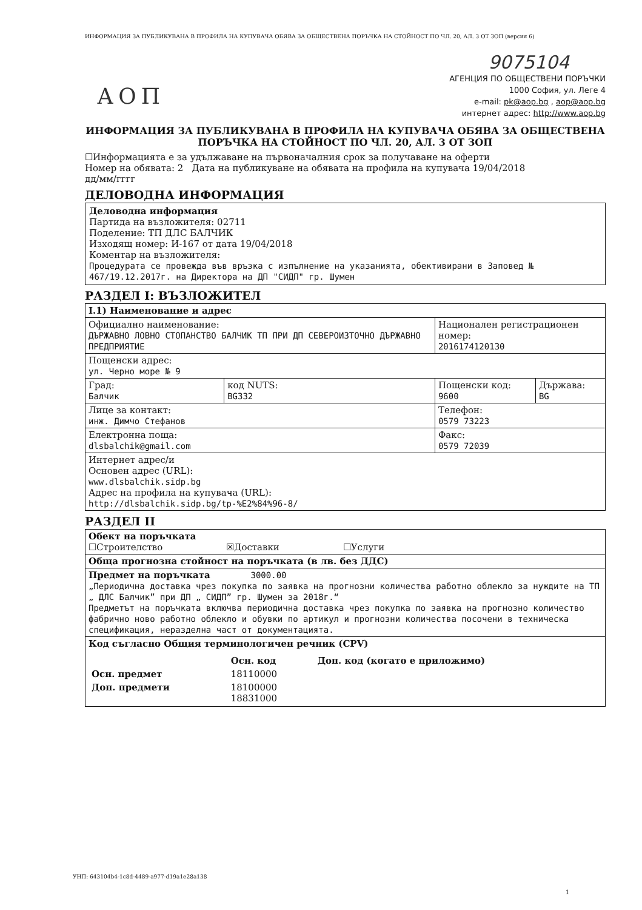ИНФОРМАЦИЯ ЗА ПУБЛИКУВАНА В ПРОФИЛА НА КУПУВАЧА ОБЯВА ЗА ОБЩЕСТВЕНА ПОРЪЧКА НА СТОЙНОСТ ПО ЧЛ. 20, АЛ. 3 ОТ ЗОП (версия 6)
9075104
АОП
АГЕНЦИЯ ПО ОБЩЕСТВЕНИ ПОРЪЧКИ
1000 София, ул. Леге 4
e-mail: pk@aop.bg , aop@aop.bg
интернет адрес: http://www.aop.bg
ИНФОРМАЦИЯ ЗА ПУБЛИКУВАНА В ПРОФИЛА НА КУПУВАЧА ОБЯВА ЗА ОБЩЕСТВЕНА ПОРЪЧКА НА СТОЙНОСТ ПО ЧЛ. 20, АЛ. 3 ОТ ЗОП
☐Информацията е за удължаване на първоначалния срок за получаване на оферти
Номер на обявата: 2 Дата на публикуване на обявата на профила на купувача 19/04/2018
дд/мм/гггг
ДЕЛОВОДНА ИНФОРМАЦИЯ
Деловодна информация
Партида на възложителя: 02711
Поделение: ТП ДЛС БАЛЧИК
Изходящ номер: И-167 от дата 19/04/2018
Коментар на възложителя:
Процедурата се провежда във връзка с изпълнение на указанията, обективирани в Заповед № 467/19.12.2017г. на Директора на ДП "СИДП" гр. Шумен
РАЗДЕЛ I: ВЪЗЛОЖИТЕЛ
| I.1) Наименование и адрес | | | |
| Официално наименование: ДЪРЖАВНО ЛОВНО СТОПАНСТВО БАЛЧИК ТП ПРИ ДП СЕВЕРОИЗТОЧНО ДЪРЖАВНО ПРЕДПРИЯТИЕ | | Национален регистрационен номер: 2016174120130 | |
| Пощенски адрес: ул. Черно море № 9 | | | |
| Град: Балчик | код NUTS: BG332 | Пощенски код: 9600 | Държава: BG |
| Лице за контакт: инж. Димчо Стефанов | | Телефон: 0579 73223 | |
| Електронна поща: dlsbalchik@gmail.com | | Факс: 0579 72039 | |
| Интернет адрес/и Основен адрес (URL): www.dlsbalchik.sidp.bg Адрес на профила на купувача (URL): http://dlsbalchik.sidp.bg/tp-%E2%84%96-8/ | | | |
РАЗДЕЛ II
| Обект на поръчката ☐Строителство ☒Доставки ☐Услуги |
| Обща прогнозна стойност на поръчката (в лв. без ДДС) |
| Предмет на поръчката 3000.00 „Периодична доставка чрез покупка по заявка на прогнозни количества работно облекло за нуждите на ТП „ ДЛС Балчик” при ДП „ СИДП” гр. Шумен за 2018г.“ Предметът на поръчката включва периодична доставка чрез покупка по заявка на прогнозно количество фабрично ново работно облекло и обувки по артикул и прогнозни количества посочени в техническа спецификация, неразделна част от документацията. |
| Код съгласно Общия терминологичен речник (CPV) / / Осн. код / Доп. код (когато е приложимо) / / Осн. предмет / 18110000 / / / Доп. предмети / 18100000 18831000 / / |
УНП: 643104b4-1c8d-4489-a977-d19a1e28a138
1